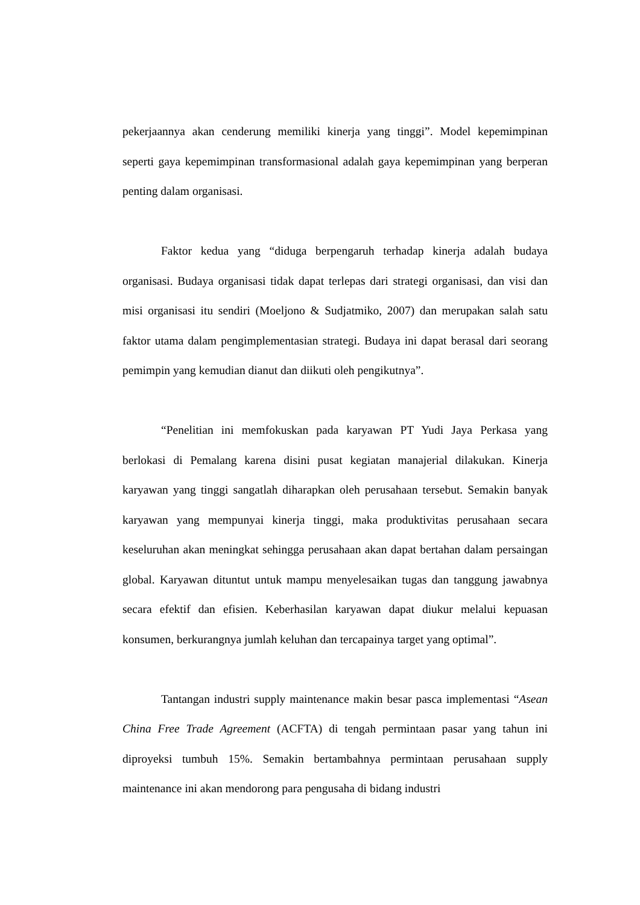pekerjaannya akan cenderung memiliki kinerja yang tinggi”. Model kepemimpinan seperti gaya kepemimpinan transformasional adalah gaya kepemimpinan yang berperan penting dalam organisasi.
Faktor kedua yang “diduga berpengaruh terhadap kinerja adalah budaya organisasi. Budaya organisasi tidak dapat terlepas dari strategi organisasi, dan visi dan misi organisasi itu sendiri (Moeljono & Sudjatmiko, 2007) dan merupakan salah satu faktor utama dalam pengimplementasian strategi. Budaya ini dapat berasal dari seorang pemimpin yang kemudian dianut dan diikuti oleh pengikutnya”.
“Penelitian ini memfokuskan pada karyawan PT Yudi Jaya Perkasa yang berlokasi di Pemalang karena disini pusat kegiatan manajerial dilakukan. Kinerja karyawan yang tinggi sangatlah diharapkan oleh perusahaan tersebut. Semakin banyak karyawan yang mempunyai kinerja tinggi, maka produktivitas perusahaan secara keseluruhan akan meningkat sehingga perusahaan akan dapat bertahan dalam persaingan global. Karyawan dituntut untuk mampu menyelesaikan tugas dan tanggung jawabnya secara efektif dan efisien. Keberhasilan karyawan dapat diukur melalui kepuasan konsumen, berkurangnya jumlah keluhan dan tercapainya target yang optimal”.
Tantangan industri supply maintenance makin besar pasca implementasi “Asean China Free Trade Agreement (ACFTA) di tengah permintaan pasar yang tahun ini diproyeksi tumbuh 15%. Semakin bertambahnya permintaan perusahaan supply maintenance ini akan mendorong para pengusaha di bidang industri